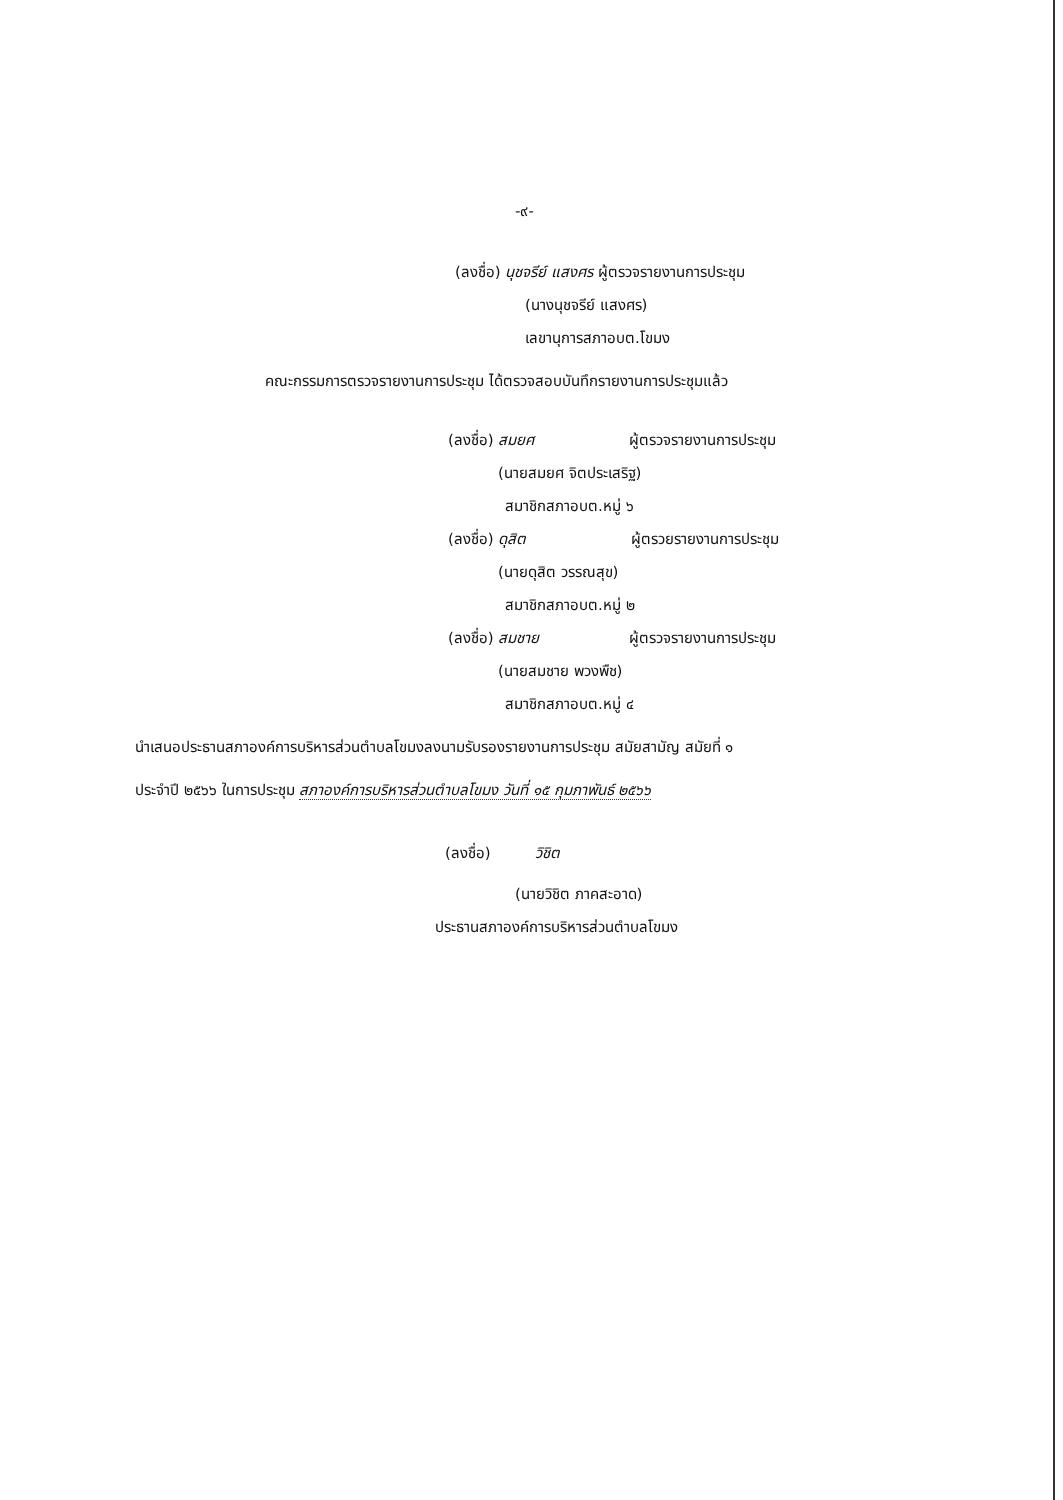-๙-
(ลงชื่อ) นุชจรีย์ แสงศร ผู้ตรวจรายงานการประชุม
(นางนุชจรีย์ แสงศร)
เลขานุการสภาอบต.โขมง
คณะกรรมการตรวจรายงานการประชุม ได้ตรวจสอบบันทึกรายงานการประชุมแล้ว
(ลงชื่อ) สมยศ ผู้ตรวจรายงานการประชุม
(นายสมยศ จิตประเสริฐ)
สมาชิกสภาอบต.หมู่ ๖
(ลงชื่อ) ดุสิต ผู้ตรวยรายงานการประชุม
(นายดุสิต วรรณสุข)
สมาชิกสภาอบต.หมู่ ๒
(ลงชื่อ) สมชาย ผู้ตรวจรายงานการประชุม
(นายสมชาย พวงพืช)
สมาชิกสภาอบต.หมู่ ๔
นำเสนอประธานสภาองค์การบริหารส่วนตำบลโขมงลงนามรับรองรายงานการประชุม สมัยสามัญ สมัยที่ ๑
ประจำปี ๒๕๖๖ ในการประชุม สภาองค์การบริหารส่วนตำบลโขมง วันที่ ๑๕ กุมภาพันธ์ ๒๕๖๖
(ลงชื่อ) วิชิต
(นายวิชิต ภาคสะอาด)
ประธานสภาองค์การบริหารส่วนตำบลโขมง